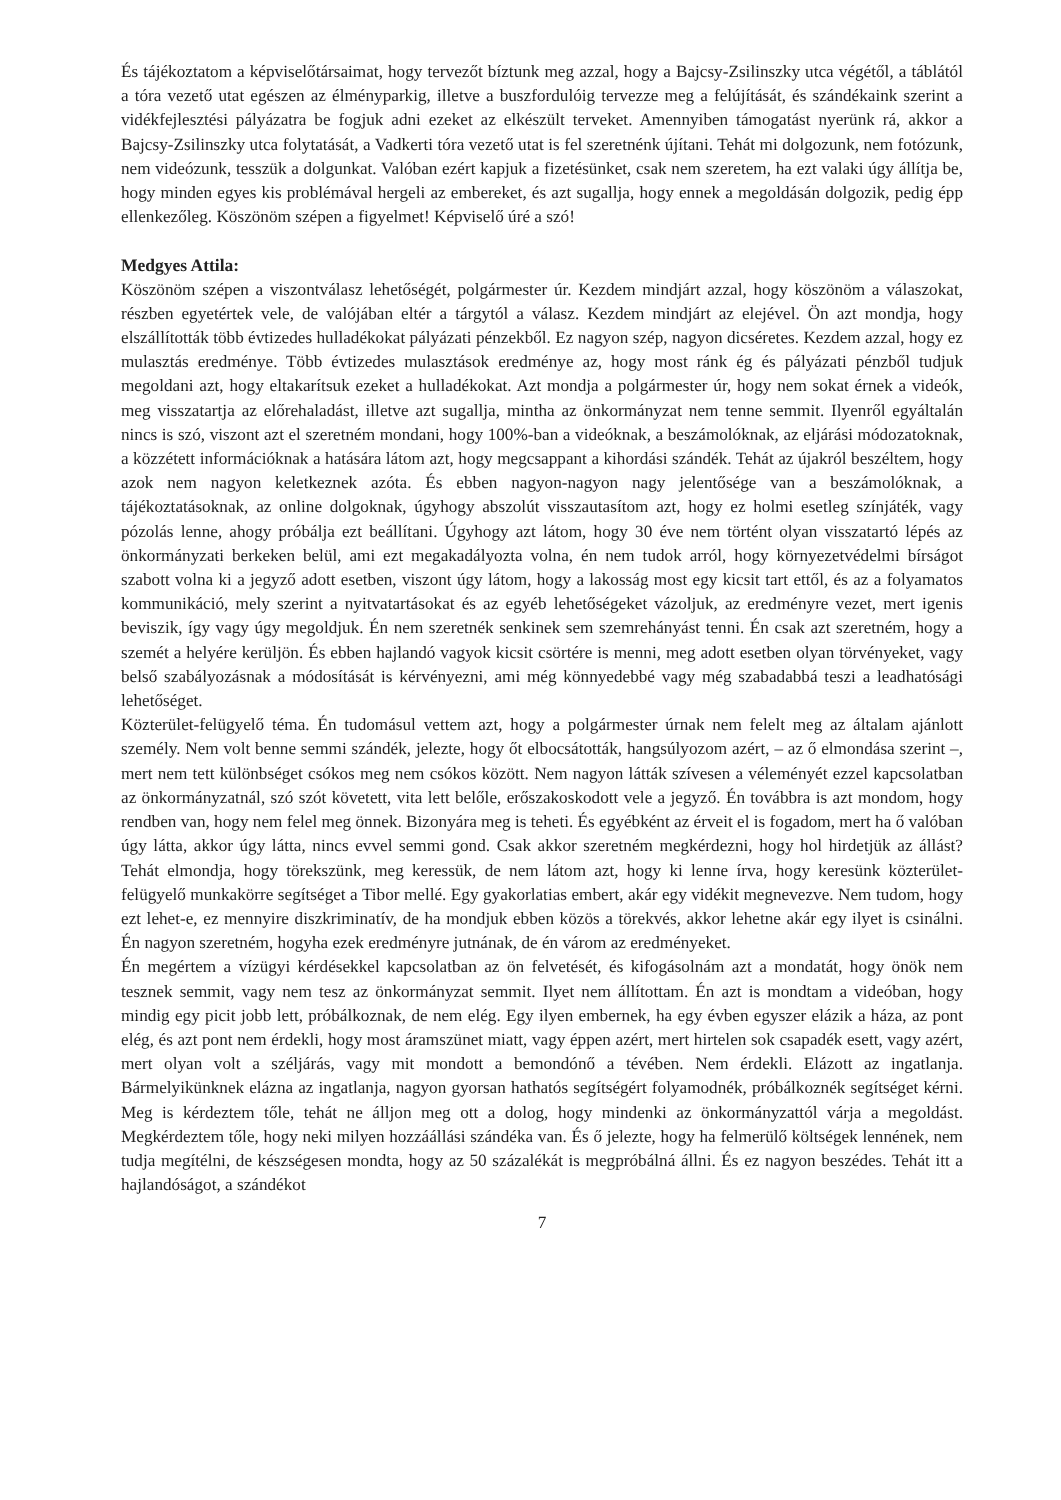És tájékoztatom a képviselőtársaimat, hogy tervezőt bíztunk meg azzal, hogy a Bajcsy-Zsilinszky utca végétől, a táblától a tóra vezető utat egészen az élményparkig, illetve a buszfordulóig tervezze meg a felújítását, és szándékaink szerint a vidékfejlesztési pályázatra be fogjuk adni ezeket az elkészült terveket. Amennyiben támogatást nyerünk rá, akkor a Bajcsy-Zsilinszky utca folytatását, a Vadkerti tóra vezető utat is fel szeretnénk újítani. Tehát mi dolgozunk, nem fotózunk, nem videózunk, tesszük a dolgunkat. Valóban ezért kapjuk a fizetésünket, csak nem szeretem, ha ezt valaki úgy állítja be, hogy minden egyes kis problémával hergeli az embereket, és azt sugallja, hogy ennek a megoldásán dolgozik, pedig épp ellenkezőleg. Köszönöm szépen a figyelmet! Képviselő úré a szó!
Medgyes Attila:
Köszönöm szépen a viszontválasz lehetőségét, polgármester úr. Kezdem mindjárt azzal, hogy köszönöm a válaszokat, részben egyetértek vele, de valójában eltér a tárgytól a válasz. Kezdem mindjárt az elejével. Ön azt mondja, hogy elszállították több évtizedes hulladékokat pályázati pénzekből. Ez nagyon szép, nagyon dicséretes. Kezdem azzal, hogy ez mulasztás eredménye. Több évtizedes mulasztások eredménye az, hogy most ránk ég és pályázati pénzből tudjuk megoldani azt, hogy eltakarítsuk ezeket a hulladékokat. Azt mondja a polgármester úr, hogy nem sokat érnek a videók, meg visszatartja az előrehaladást, illetve azt sugallja, mintha az önkormányzat nem tenne semmit. Ilyenről egyáltalán nincs is szó, viszont azt el szeretném mondani, hogy 100%-ban a videóknak, a beszámolóknak, az eljárási módozatoknak, a közzétett információknak a hatására látom azt, hogy megcsappant a kihordási szándék. Tehát az újakról beszéltem, hogy azok nem nagyon keletkeznek azóta. És ebben nagyon-nagyon nagy jelentősége van a beszámolóknak, a tájékoztatásoknak, az online dolgoknak, úgyhogy abszolút visszautasítom azt, hogy ez holmi esetleg színjáték, vagy pózolás lenne, ahogy próbálja ezt beállítani. Úgyhogy azt látom, hogy 30 éve nem történt olyan visszatartó lépés az önkormányzati berkeken belül, ami ezt megakadályozta volna, én nem tudok arról, hogy környezetvédelmi bírságot szabott volna ki a jegyző adott esetben, viszont úgy látom, hogy a lakosság most egy kicsit tart ettől, és az a folyamatos kommunikáció, mely szerint a nyitvatartásokat és az egyéb lehetőségeket vázoljuk, az eredményre vezet, mert igenis beviszik, így vagy úgy megoldjuk. Én nem szeretnék senkinek sem szemrehányást tenni. Én csak azt szeretném, hogy a szemét a helyére kerüljön. És ebben hajlandó vagyok kicsit csörtére is menni, meg adott esetben olyan törvényeket, vagy belső szabályozásnak a módosítását is kérvényezni, ami még könnyedebbé vagy még szabadabbá teszi a leadhatósági lehetőséget.
Közterület-felügyelő téma. Én tudomásul vettem azt, hogy a polgármester úrnak nem felelt meg az általam ajánlott személy. Nem volt benne semmi szándék, jelezte, hogy őt elbocsátották, hangsúlyozom azért, – az ő elmondása szerint –, mert nem tett különbséget csókos meg nem csókos között. Nem nagyon látták szívesen a véleményét ezzel kapcsolatban az önkormányzatnál, szó szót követett, vita lett belőle, erőszakoskodott vele a jegyző. Én továbbra is azt mondom, hogy rendben van, hogy nem felel meg önnek. Bizonyára meg is teheti. És egyébként az érveit el is fogadom, mert ha ő valóban úgy látta, akkor úgy látta, nincs evvel semmi gond. Csak akkor szeretném megkérdezni, hogy hol hirdetjük az állást? Tehát elmondja, hogy törekszünk, meg keressük, de nem látom azt, hogy ki lenne írva, hogy keresünk közterület-felügyelő munkakörre segítséget a Tibor mellé. Egy gyakorlatias embert, akár egy vidékit megnevezve. Nem tudom, hogy ezt lehet-e, ez mennyire diszkriminatív, de ha mondjuk ebben közös a törekvés, akkor lehetne akár egy ilyet is csinálni. Én nagyon szeretném, hogyha ezek eredményre jutnának, de én várom az eredményeket.
Én megértem a vízügyi kérdésekkel kapcsolatban az ön felvetését, és kifogásolnám azt a mondatát, hogy önök nem tesznek semmit, vagy nem tesz az önkormányzat semmit. Ilyet nem állítottam. Én azt is mondtam a videóban, hogy mindig egy picit jobb lett, próbálkoznak, de nem elég. Egy ilyen embernek, ha egy évben egyszer elázik a háza, az pont elég, és azt pont nem érdekli, hogy most áramszünet miatt, vagy éppen azért, mert hirtelen sok csapadék esett, vagy azért, mert olyan volt a széljárás, vagy mit mondott a bemondónő a tévében. Nem érdekli. Elázott az ingatlanja. Bármelyikünknek elázna az ingatlanja, nagyon gyorsan hathatós segítségért folyamodnék, próbálkoznék segítséget kérni. Meg is kérdeztem tőle, tehát ne álljon meg ott a dolog, hogy mindenki az önkormányzattól várja a megoldást. Megkérdeztem tőle, hogy neki milyen hozzáállási szándéka van. És ő jelezte, hogy ha felmerülő költségek lennének, nem tudja megítélni, de készségesen mondta, hogy az 50 százalékát is megpróbálná állni. És ez nagyon beszédes. Tehát itt a hajlandóságot, a szándékot
7